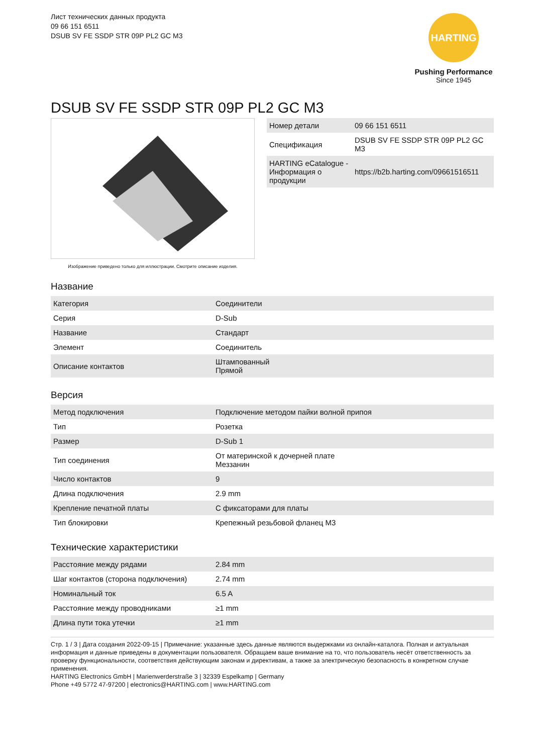Лист технических данных продукта
09 66 151 6511
DSUB SV FE SSDP STR 09P PL2 GC M3
HARTING
Pushing Performance
Since 1945
DSUB SV FE SSDP STR 09P PL2 GC M3
Изображение приведено только для иллюстрации. Смотрите описание изделия.
| Номер детали | 09 66 151 6511 |
| Спецификация | DSUB SV FE SSDP STR 09P PL2 GC M3 |
| HARTING eCatalogue - Информация о продукции | https://b2b.harting.com/09661516511 |
Название
| Категория | Соединители |
| Серия | D-Sub |
| Название | Стандарт |
| Элемент | Соединитель |
| Описание контактов | Штампованный Прямой |
Версия
| Метод подключения | Подключение методом пайки волной припоя |
| Тип | Розетка |
| Размер | D-Sub 1 |
| Тип соединения | От материнской к дочерней плате Меззанин |
| Число контактов | 9 |
| Длина подключения | 2.9 mm |
| Крепление печатной платы | С фиксаторами для платы |
| Тип блокировки | Крепежный резьбовой фланец M3 |
Технические характеристики
| Расстояние между рядами | 2.84 mm |
| Шаг контактов (сторона подключения) | 2.74 mm |
| Номинальный ток | 6.5 A |
| Расстояние между проводниками | ≥1 mm |
| Длина пути тока утечки | ≥1 mm |
Стр. 1 / 3 | Дата создания 2022-09-15 | Примечание: указанные здесь данные являются выдержками из онлайн-каталога. Полная и актуальная информация и данные приведены в документации пользователя. Обращаем ваше внимание на то, что пользователь несёт ответственность за проверку функциональности, соответствия действующим законам и директивам, а также за электрическую безопасность в конкретном случае применения.
HARTING Electronics GmbH | Marienwerderstraße 3 | 32339 Espelkamp | Germany
Phone +49 5772 47-97200 | electronics@HARTING.com | www.HARTING.com